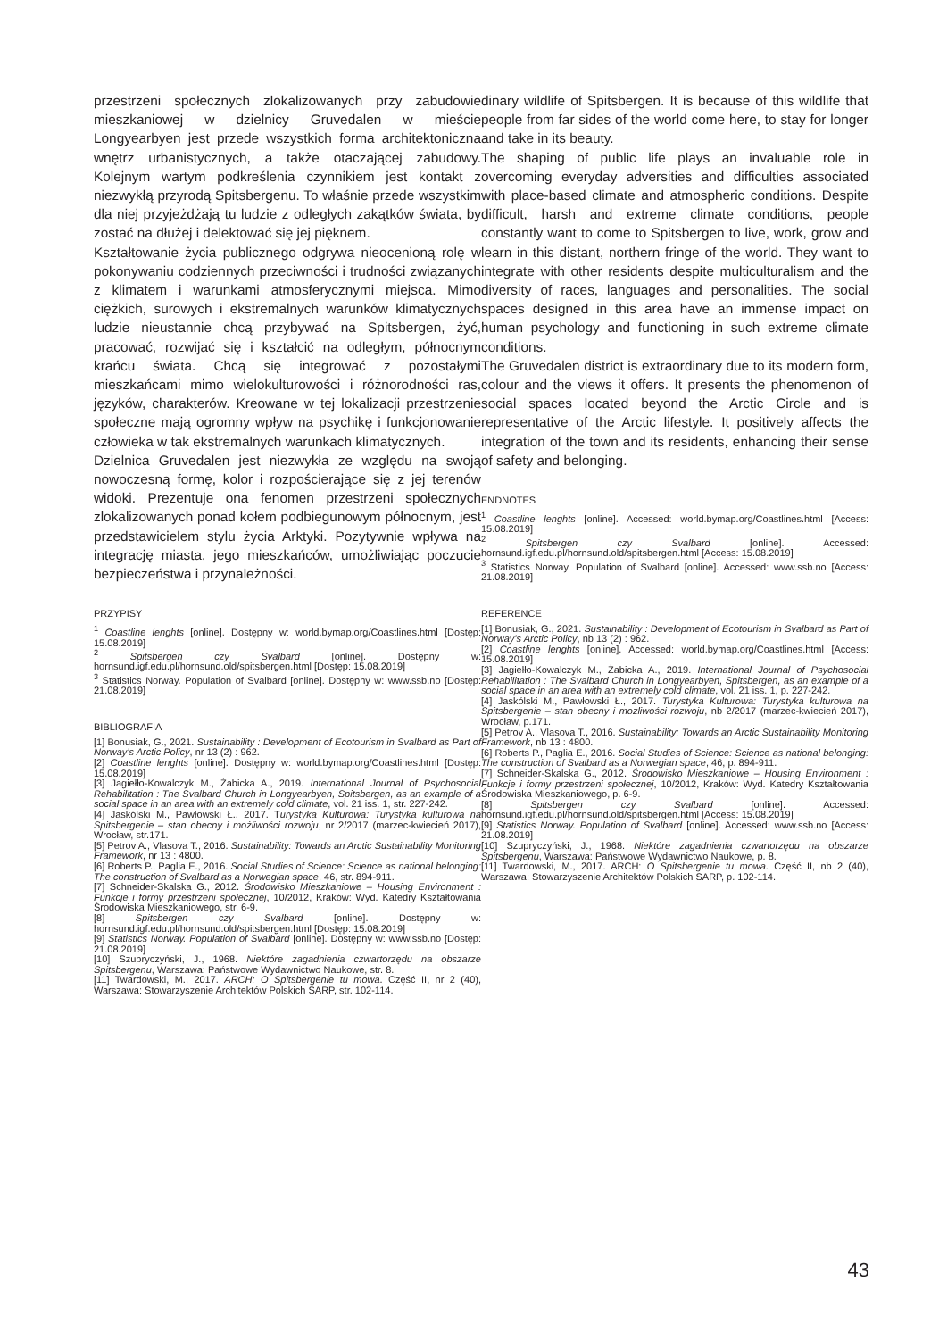przestrzeni społecznych zlokalizowanych przy zabudowie mieszkaniowej w dzielnicy Gruvedalen w mieście Longyearbyen jest przede wszystkich forma architektoniczna wnętrz urbanistycznych, a także otaczającej zabudowy. Kolejnym wartym podkreślenia czynnikiem jest kontakt z niezwykłą przyrodą Spitsbergenu. To właśnie przede wszystkim dla niej przyjeżdżają tu ludzie z odległych zakątków świata, by zostać na dłużej i delektować się jej pięknem.
Kształtowanie życia publicznego odgrywa nieocenioną rolę w pokonywaniu codziennych przeciwności i trudności związanych z klimatem i warunkami atmosferycznymi miejsca. Mimo ciężkich, surowych i ekstremalnych warunków klimatycznych ludzie nieustannie chcą przybywać na Spitsbergen, żyć, pracować, rozwijać się i kształcić na odległym, północnym krańcu świata. Chcą się integrować z pozostałymi mieszkańcami mimo wielokulturowości i różnorodności ras, języków, charakterów. Kreowane w tej lokalizacji przestrzenie społeczne mają ogromny wpływ na psychikę i funkcjonowanie człowieka w tak ekstremalnych warunkach klimatycznych.
Dzielnica Gruvedalen jest niezwykła ze względu na swoją nowoczesną formę, kolor i rozpościerające się z jej terenów widoki. Prezentuje ona fenomen przestrzeni społecznych zlokalizowanych ponad kołem podbiegunowym północnym, jest przedstawicielem stylu życia Arktyki. Pozytywnie wpływa na integrację miasta, jego mieszkańców, umożliwiając poczucie bezpieczeństwa i przynależności.
PRZYPISY
<sup>1</sup> Coastline lenghts [online]. Dostępny w: world.bymap.org/Coastlines.html [Dostęp: 15.08.2019]
<sup>2</sup> Spitsbergen czy Svalbard [online]. Dostępny w: hornsund.igf.edu.pl/hornsund.old/spitsbergen.html [Dostęp: 15.08.2019]
<sup>3</sup> Statistics Norway. Population of Svalbard [online]. Dostępny w: www.ssb.no [Dostęp: 21.08.2019]
BIBLIOGRAFIA
[1] Bonusiak, G., 2021. Sustainability : Development of Ecotourism in Svalbard as Part of Norway’s Arctic Policy, nr 13 (2) : 962.
[2] Coastline lenghts [online]. Dostępny w: world.bymap.org/Coastlines.html [Dostęp: 15.08.2019]
[3] Jagiełło-Kowalczyk M., Żabicka A., 2019. International Journal of Psychosocial Rehabilitation : The Svalbard Church in Longyearbyen, Spitsbergen, as an example of a social space in an area with an extremely cold climate, vol. 21 iss. 1, str. 227-242.
[4] Jaskólski M., Pawłowski Ł., 2017. Turystyka Kulturowa: Turystyka kulturowa na Spitsbergenie – stan obecny i możliwości rozwoju, nr 2/2017 (marzec-kwiecień 2017), Wrocław, str.171.
[5] Petrov A., Vlasova T., 2016. Sustainability: Towards an Arctic Sustainability Monitoring Framework, nr 13 : 4800.
[6] Roberts P., Paglia E., 2016. Social Studies of Science: Science as national belonging: The construction of Svalbard as a Norwegian space, 46, str. 894-911.
[7] Schneider-Skalska G., 2012. Środowisko Mieszkaniowe – Housing Environment : Funkcje i formy przestrzeni społecznej, 10/2012, Kraków: Wyd. Katedry Kształtowania Środowiska Mieszkaniowego, str. 6-9.
[8] Spitsbergen czy Svalbard [online]. Dostępny w: hornsund.igf.edu.pl/hornsund.old/spitsbergen.html [Dostęp: 15.08.2019]
[9] Statistics Norway. Population of Svalbard [online]. Dostępny w: www.ssb.no [Dostęp: 21.08.2019]
[10] Szupryczyński, J., 1968. Niektóre zagadnienia czwartorzędu na obszarze Spitsbergenu, Warszawa: Państwowe Wydawnictwo Naukowe, str. 8.
[11] Twardowski, M., 2017. ARCH: O Spitsbergenie tu mowa. Część II, nr 2 (40), Warszawa: Stowarzyszenie Architektów Polskich SARP, str. 102-114.
dinary wildlife of Spitsbergen. It is because of this wildlife that people from far sides of the world come here, to stay for longer and take in its beauty.
The shaping of public life plays an invaluable role in overcoming everyday adversities and difficulties associated with place-based climate and atmospheric conditions. Despite difficult, harsh and extreme climate conditions, people constantly want to come to Spitsbergen to live, work, grow and learn in this distant, northern fringe of the world. They want to integrate with other residents despite multiculturalism and the diversity of races, languages and personalities. The social spaces designed in this area have an immense impact on human psychology and functioning in such extreme climate conditions.
The Gruvedalen district is extraordinary due to its modern form, colour and the views it offers. It presents the phenomenon of social spaces located beyond the Arctic Circle and is representative of the Arctic lifestyle. It positively affects the integration of the town and its residents, enhancing their sense of safety and belonging.
ENDNOTES
<sup>1</sup> Coastline lenghts [online]. Accessed: world.bymap.org/Coastlines.html [Access: 15.08.2019]
<sup>2</sup> Spitsbergen czy Svalbard [online]. Accessed: hornsund.igf.edu.pl/hornsund.old/spitsbergen.html [Access: 15.08.2019]
<sup>3</sup> Statistics Norway. Population of Svalbard [online]. Accessed: www.ssb.no [Access: 21.08.2019]
REFERENCE
[1] Bonusiak, G., 2021. Sustainability : Development of Ecotourism in Svalbard as Part of Norway’s Arctic Policy, nb 13 (2) : 962.
[2] Coastline lenghts [online]. Accessed: world.bymap.org/Coastlines.html [Access: 15.08.2019]
[3] Jagiełło-Kowalczyk M., Żabicka A., 2019. International Journal of Psychosocial Rehabilitation : The Svalbard Church in Longyearbyen, Spitsbergen, as an example of a social space in an area with an extremely cold climate, vol. 21 iss. 1, p. 227-242.
[4] Jaskólski M., Pawłowski Ł., 2017. Turystyka Kulturowa: Turystyka kulturowa na Spitsbergenie – stan obecny i możliwości rozwoju, nb 2/2017 (marzec-kwiecień 2017), Wrocław, p.171.
[5] Petrov A., Vlasova T., 2016. Sustainability: Towards an Arctic Sustainability Monitoring Framework, nb 13 : 4800.
[6] Roberts P., Paglia E., 2016. Social Studies of Science: Science as national belonging: The construction of Svalbard as a Norwegian space, 46, p. 894-911.
[7] Schneider-Skalska G., 2012. Środowisko Mieszkaniowe – Housing Environment : Funkcje i formy przestrzeni społecznej, 10/2012, Kraków: Wyd. Katedry Kształtowania Środowiska Mieszkaniowego, p. 6-9.
[8] Spitsbergen czy Svalbard [online]. Accessed: hornsund.igf.edu.pl/hornsund.old/spitsbergen.html [Access: 15.08.2019]
[9] Statistics Norway. Population of Svalbard [online]. Accessed: www.ssb.no [Access: 21.08.2019]
[10] Szupryczyński, J., 1968. Niektóre zagadnienia czwartorzędu na obszarze Spitsbergenu, Warszawa: Państwowe Wydawnictwo Naukowe, p. 8.
[11] Twardowski, M., 2017. ARCH: O Spitsbergenie tu mowa. Część II, nb 2 (40), Warszawa: Stowarzyszenie Architektów Polskich SARP, p. 102-114.
43